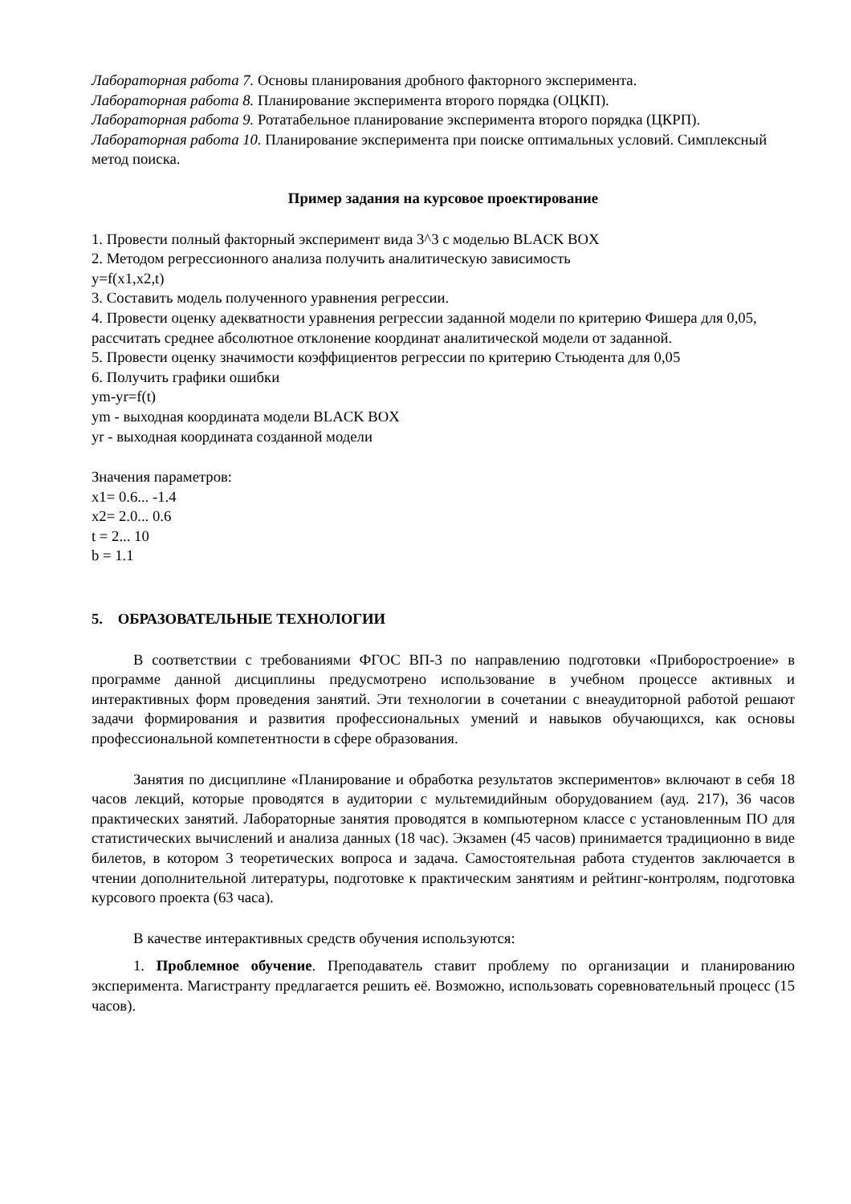Лабораторная работа 7. Основы планирования дробного факторного эксперимента.
Лабораторная работа 8. Планирование эксперимента второго порядка (ОЦКП).
Лабораторная работа 9. Ротатабельное планирование эксперимента второго порядка (ЦКРП).
Лабораторная работа 10. Планирование эксперимента при поиске оптимальных условий. Симплексный метод поиска.
Пример задания на курсовое проектирование
1. Провести полный факторный эксперимент вида 3^3 с моделью BLACK BOX
2. Методом регрессионного анализа получить аналитическую зависимость
y=f(x1,x2,t)
3. Составить модель полученного уравнения регрессии.
4. Провести оценку адекватности уравнения регрессии заданной модели по критерию Фишера для 0,05, рассчитать среднее абсолютное отклонение координат аналитической модели от заданной.
5. Провести оценку значимости коэффициентов регрессии по критерию Стьюдента для 0,05
6. Получить графики ошибки
ym-yr=f(t)
ym - выходная координата модели BLACK BOX
yr - выходная координата созданной модели
Значения параметров:
x1= 0.6... -1.4
x2= 2.0... 0.6
t = 2... 10
b = 1.1
5. ОБРАЗОВАТЕЛЬНЫЕ ТЕХНОЛОГИИ
В соответствии с требованиями ФГОС ВП-3 по направлению подготовки «Приборостроение» в программе данной дисциплины предусмотрено использование в учебном процессе активных и интерактивных форм проведения занятий. Эти технологии в сочетании с внеаудиторной работой решают задачи формирования и развития профессиональных умений и навыков обучающихся, как основы профессиональной компетентности в сфере образования.
Занятия по дисциплине «Планирование и обработка результатов экспериментов» включают в себя 18 часов лекций, которые проводятся в аудитории с мультемидийным оборудованием (ауд. 217), 36 часов практических занятий. Лабораторные занятия проводятся в компьютерном классе с установленным ПО для статистических вычислений и анализа данных (18 час). Экзамен (45 часов) принимается традиционно в виде билетов, в котором 3 теоретических вопроса и задача. Самостоятельная работа студентов заключается в чтении дополнительной литературы, подготовке к практическим занятиям и рейтинг-контролям, подготовка курсового проекта (63 часа).
В качестве интерактивных средств обучения используются:
1. Проблемное обучение. Преподаватель ставит проблему по организации и планированию эксперимента. Магистранту предлагается решить её. Возможно, использовать соревновательный процесс (15 часов).